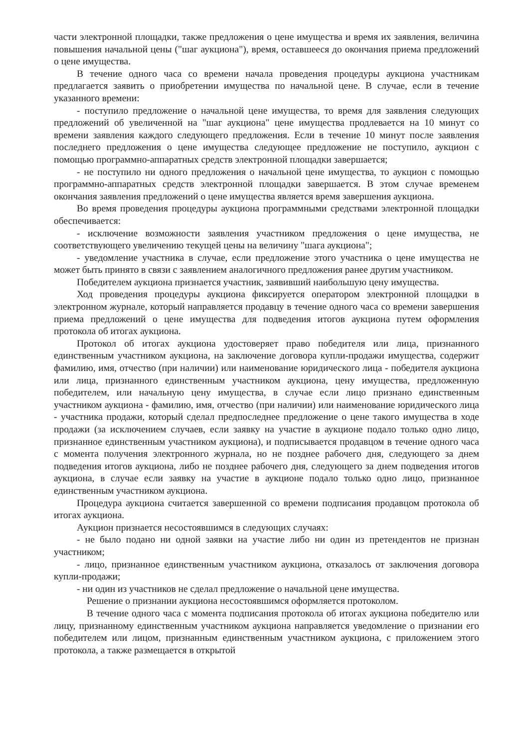части электронной площадки, также предложения о цене имущества и время их заявления, величина повышения начальной цены ("шаг аукциона"), время, оставшееся до окончания приема предложений о цене имущества.
В течение одного часа со времени начала проведения процедуры аукциона участникам предлагается заявить о приобретении имущества по начальной цене. В случае, если в течение указанного времени:
- поступило предложение о начальной цене имущества, то время для заявления следующих предложений об увеличенной на "шаг аукциона" цене имущества продлевается на 10 минут со времени заявления каждого следующего предложения. Если в течение 10 минут после заявления последнего предложения о цене имущества следующее предложение не поступило, аукцион с помощью программно-аппаратных средств электронной площадки завершается;
- не поступило ни одного предложения о начальной цене имущества, то аукцион с помощью программно-аппаратных средств электронной площадки завершается. В этом случае временем окончания заявления предложений о цене имущества является время завершения аукциона.
Во время проведения процедуры аукциона программными средствами электронной площадки обеспечивается:
- исключение возможности заявления участником предложения о цене имущества, не соответствующего увеличению текущей цены на величину "шага аукциона";
- уведомление участника в случае, если предложение этого участника о цене имущества не может быть принято в связи с заявлением аналогичного предложения ранее другим участником.
Победителем аукциона признается участник, заявивший наибольшую цену имущества.
Ход проведения процедуры аукциона фиксируется оператором электронной площадки в электронном журнале, который направляется продавцу в течение одного часа со времени завершения приема предложений о цене имущества для подведения итогов аукциона путем оформления протокола об итогах аукциона.
Протокол об итогах аукциона удостоверяет право победителя или лица, признанного единственным участником аукциона, на заключение договора купли-продажи имущества, содержит фамилию, имя, отчество (при наличии) или наименование юридического лица - победителя аукциона или лица, признанного единственным участником аукциона, цену имущества, предложенную победителем, или начальную цену имущества, в случае если лицо признано единственным участником аукциона - фамилию, имя, отчество (при наличии) или наименование юридического лица - участника продажи, который сделал предпоследнее предложение о цене такого имущества в ходе продажи (за исключением случаев, если заявку на участие в аукционе подало только одно лицо, признанное единственным участником аукциона), и подписывается продавцом в течение одного часа с момента получения электронного журнала, но не позднее рабочего дня, следующего за днем подведения итогов аукциона, либо не позднее рабочего дня, следующего за днем подведения итогов аукциона, в случае если заявку на участие в аукционе подало только одно лицо, признанное единственным участником аукциона.
Процедура аукциона считается завершенной со времени подписания продавцом протокола об итогах аукциона.
Аукцион признается несостоявшимся в следующих случаях:
- не было подано ни одной заявки на участие либо ни один из претендентов не признан участником;
- лицо, признанное единственным участником аукциона, отказалось от заключения договора купли-продажи;
- ни один из участников не сделал предложение о начальной цене имущества.
Решение о признании аукциона несостоявшимся оформляется протоколом.
В течение одного часа с момента подписания протокола об итогах аукциона победителю или лицу, признанному единственным участником аукциона направляется уведомление о признании его победителем или лицом, признанным единственным участником аукциона, с приложением этого протокола, а также размещается в открытой